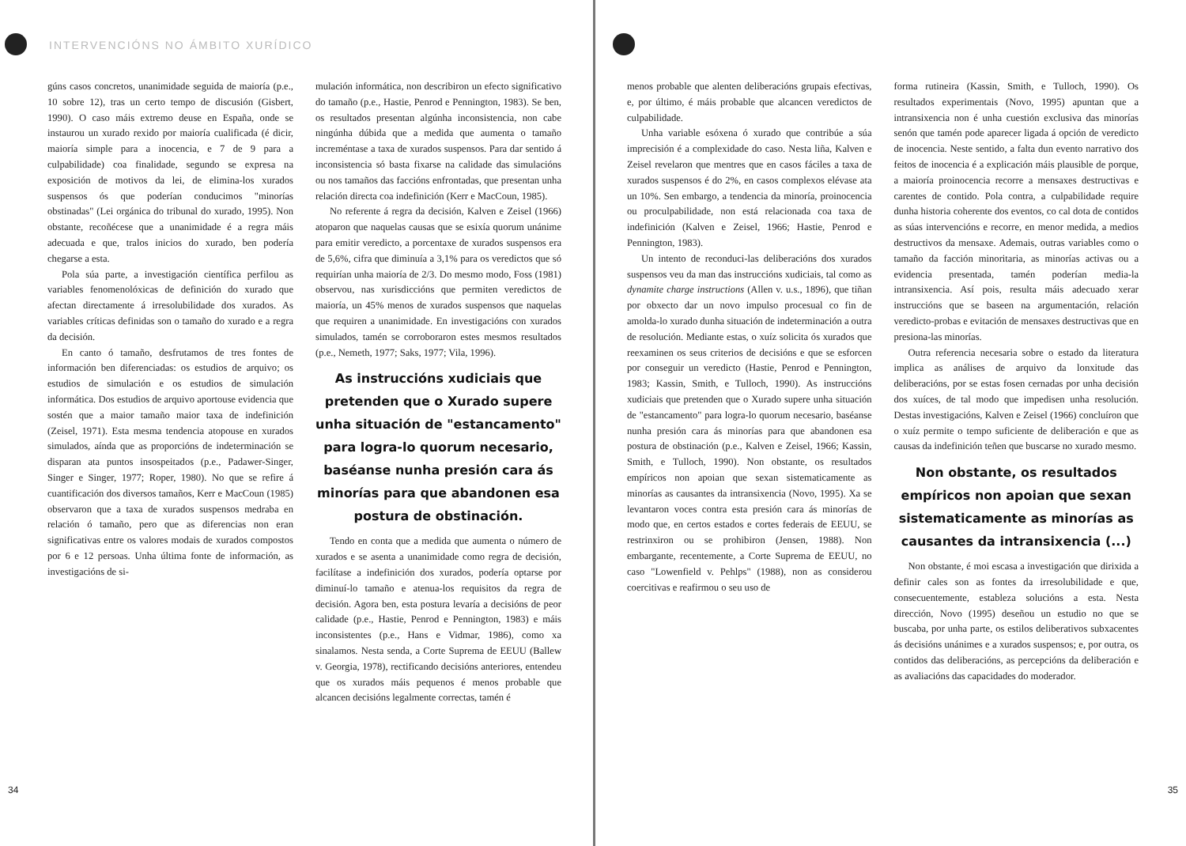INTERVENCIÓNS NO ÁMBITO XURÍDICO
gúns casos concretos, unanimidade seguida de maioría (p.e., 10 sobre 12), tras un certo tempo de discusión (Gisbert, 1990). O caso máis extremo deuse en España, onde se instaurou un xurado rexido por maioría cualificada (é dicir, maioría simple para a inocencia, e 7 de 9 para a culpabilidade) coa finalidade, segundo se expresa na exposición de motivos da lei, de elimina-los xurados suspensos ós que poderían conducimos "minorías obstinadas" (Lei orgánica do tribunal do xurado, 1995). Non obstante, recoñécese que a unanimidade é a regra máis adecuada e que, tralos inicios do xurado, ben podería chegarse a esta.
Pola súa parte, a investigación científica perfilou as variables fenomenolóxicas de definición do xurado que afectan directamente á irresolubilidade dos xurados. As variables críticas definidas son o tamaño do xurado e a regra da decisión.
En canto ó tamaño, desfrutamos de tres fontes de información ben diferenciadas: os estudios de arquivo; os estudios de simulación e os estudios de simulación informática. Dos estudios de arquivo aportouse evidencia que sostén que a maior tamaño maior taxa de indefinición (Zeisel, 1971). Esta mesma tendencia atopouse en xurados simulados, aínda que as proporcións de indeterminación se disparan ata puntos insospeitados (p.e., Padawer-Singer, Singer e Singer, 1977; Roper, 1980). No que se refire á cuantificación dos diversos tamaños, Kerr e MacCoun (1985) observaron que a taxa de xurados suspensos medraba en relación ó tamaño, pero que as diferencias non eran significativas entre os valores modais de xurados compostos por 6 e 12 persoas. Unha última fonte de información, as investigacións de si-
mulación informática, non describiron un efecto significativo do tamaño (p.e., Hastie, Penrod e Pennington, 1983). Se ben, os resultados presentan algúnha inconsistencia, non cabe ningúnha dúbida que a medida que aumenta o tamaño increméntase a taxa de xurados suspensos. Para dar sentido á inconsistencia só basta fixarse na calidade das simulacións ou nos tamaños das faccións enfrontadas, que presentan unha relación directa coa indefinición (Kerr e MacCoun, 1985).
No referente á regra da decisión, Kalven e Zeisel (1966) atoparon que naquelas causas que se esixía quorum unánime para emitir veredicto, a porcentaxe de xurados suspensos era de 5,6%, cifra que diminuía a 3,1% para os veredictos que só requirían unha maioría de 2/3. Do mesmo modo, Foss (1981) observou, nas xurisdiccións que permiten veredictos de maioría, un 45% menos de xurados suspensos que naquelas que requiren a unanimidade. En investigacións con xurados simulados, tamén se corroboraron estes mesmos resultados (p.e., Nemeth, 1977; Saks, 1977; Vila, 1996).
As instruccións xudiciais que pretenden que o Xurado supere unha situación de "estancamento" para logra-lo quorum necesario, baséanse nunha presión cara ás minorías para que abandonen esa postura de obstinación.
Tendo en conta que a medida que aumenta o número de xurados e se asenta a unanimidade como regra de decisión, facilítase a indefinición dos xurados, podería optarse por diminuí-lo tamaño e atenua-los requisitos da regra de decisión. Agora ben, esta postura levaría a decisións de peor calidade (p.e., Hastie, Penrod e Pennington, 1983) e máis inconsistentes (p.e., Hans e Vidmar, 1986), como xa sinalamos. Nesta senda, a Corte Suprema de EEUU (Ballew v. Georgia, 1978), rectificando decisións anteriores, entendeu que os xurados máis pequenos é menos probable que alcancen decisións legalmente correctas, tamén é
34
menos probable que alenten deliberacións grupais efectivas, e, por último, é máis probable que alcancen veredictos de culpabilidade.
Unha variable esóxena ó xurado que contribúe a súa imprecisión é a complexidade do caso. Nesta liña, Kalven e Zeisel revelaron que mentres que en casos fáciles a taxa de xurados suspensos é do 2%, en casos complexos elévase ata un 10%. Sen embargo, a tendencia da minoría, proinocencia ou proculpabilidade, non está relacionada coa taxa de indefinición (Kalven e Zeisel, 1966; Hastie, Penrod e Pennington, 1983).
Un intento de reconduci-las deliberacións dos xurados suspensos veu da man das instruccións xudiciais, tal como as dynamite charge instructions (Allen v. u.s., 1896), que tiñan por obxecto dar un novo impulso procesual co fin de amolda-lo xurado dunha situación de indeterminación a outra de resolución. Mediante estas, o xuíz solicita ós xurados que reexaminen os seus criterios de decisións e que se esforcen por conseguir un veredicto (Hastie, Penrod e Pennington, 1983; Kassin, Smith, e Tulloch, 1990). As instruccións xudiciais que pretenden que o Xurado supere unha situación de "estancamento" para logra-lo quorum necesario, baséanse nunha presión cara ás minorías para que abandonen esa postura de obstinación (p.e., Kalven e Zeisel, 1966; Kassin, Smith, e Tulloch, 1990). Non obstante, os resultados empíricos non apoian que sexan sistematicamente as minorías as causantes da intransixencia (Novo, 1995). Xa se levantaron voces contra esta presión cara ás minorías de modo que, en certos estados e cortes federais de EEUU, se restrinxiron ou se prohibiron (Jensen, 1988). Non embargante, recentemente, a Corte Suprema de EEUU, no caso "Lowenfield v. Pehlps" (1988), non as considerou coercitivas e reafirmou o seu uso de
forma rutineira (Kassin, Smith, e Tulloch, 1990). Os resultados experimentais (Novo, 1995) apuntan que a intransixencia non é unha cuestión exclusiva das minorías senón que tamén pode aparecer ligada á opción de veredicto de inocencia. Neste sentido, a falta dun evento narrativo dos feitos de inocencia é a explicación máis plausible de porque, a maioría proinocencia recorre a mensaxes destructivas e carentes de contido. Pola contra, a culpabilidade require dunha historia coherente dos eventos, co cal dota de contidos as súas intervencións e recorre, en menor medida, a medios destructivos da mensaxe. Ademais, outras variables como o tamaño da facción minoritaria, as minorías activas ou a evidencia presentada, tamén poderían media-la intransixencia. Así pois, resulta máis adecuado xerar instruccións que se baseen na argumentación, relación veredicto-probas e evitación de mensaxes destructivas que en presiona-las minorías.
Outra referencia necesaria sobre o estado da literatura implica as análises de arquivo da lonxitude das deliberacións, por se estas fosen cernadas por unha decisión dos xuíces, de tal modo que impedisen unha resolución. Destas investigacións, Kalven e Zeisel (1966) concluíron que o xuíz permite o tempo suficiente de deliberación e que as causas da indefinición teñen que buscarse no xurado mesmo.
Non obstante, os resultados empíricos non apoian que sexan sistematicamente as minorías as causantes da intransixencia (...)
Non obstante, é moi escasa a investigación que dirixida a definir cales son as fontes da irresolubilidade e que, consecuentemente, estableza solucións a esta. Nesta dirección, Novo (1995) deseñou un estudio no que se buscaba, por unha parte, os estilos deliberativos subxacentes ás decisións unánimes e a xurados suspensos; e, por outra, os contidos das deliberacións, as percepcións da deliberación e as avaliacións das capacidades do moderador.
35